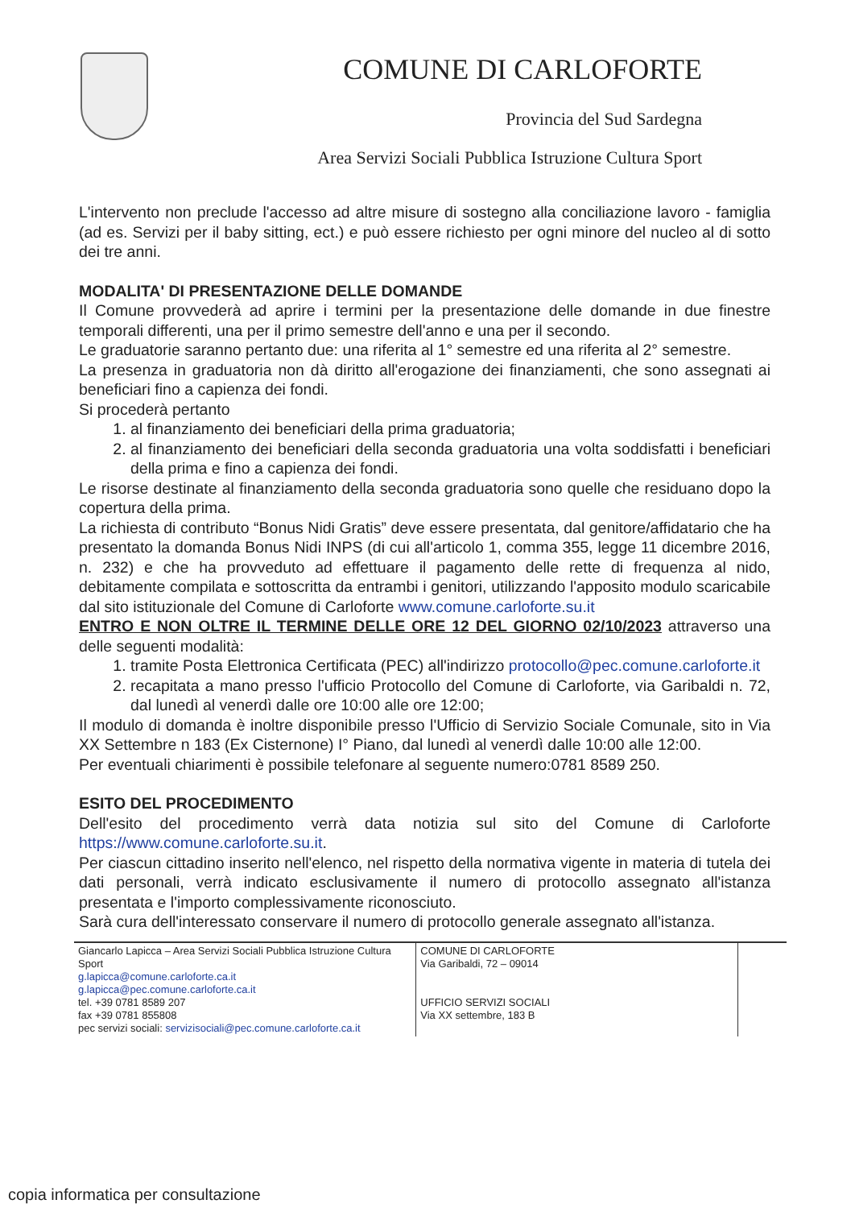COMUNE DI CARLOFORTE
Provincia del Sud Sardegna
Area Servizi Sociali Pubblica Istruzione Cultura Sport
L'intervento non preclude l'accesso ad altre misure di sostegno alla conciliazione lavoro - famiglia (ad es. Servizi per il baby sitting, ect.) e può essere richiesto per ogni minore del nucleo al di sotto dei tre anni.
MODALITA' DI PRESENTAZIONE DELLE DOMANDE
Il Comune provvederà ad aprire i termini per la presentazione delle domande in due finestre temporali differenti, una per il primo semestre dell'anno e una per il secondo.
Le graduatorie saranno pertanto due: una riferita al 1° semestre ed una riferita al 2° semestre.
La presenza in graduatoria non dà diritto all'erogazione dei finanziamenti, che sono assegnati ai beneficiari fino a capienza dei fondi.
Si procederà pertanto
1. al finanziamento dei beneficiari della prima graduatoria;
2. al finanziamento dei beneficiari della seconda graduatoria una volta soddisfatti i beneficiari della prima e fino a capienza dei fondi.
Le risorse destinate al finanziamento della seconda graduatoria sono quelle che residuano dopo la copertura della prima.
La richiesta di contributo “Bonus Nidi Gratis” deve essere presentata, dal genitore/affidatario che ha presentato la domanda Bonus Nidi INPS (di cui all'articolo 1, comma 355, legge 11 dicembre 2016, n. 232) e che ha provveduto ad effettuare il pagamento delle rette di frequenza al nido, debitamente compilata e sottoscritta da entrambi i genitori, utilizzando l'apposito modulo scaricabile dal sito istituzionale del Comune di Carloforte www.comune.carloforte.su.it
ENTRO E NON OLTRE IL TERMINE DELLE ORE 12 DEL GIORNO 02/10/2023 attraverso una delle seguenti modalità:
1. tramite Posta Elettronica Certificata (PEC) all'indirizzo protocollo@pec.comune.carloforte.it
2. recapitata a mano presso l'ufficio Protocollo del Comune di Carloforte, via Garibaldi n. 72, dal lunedì al venerdì dalle ore 10:00 alle ore 12:00;
Il modulo di domanda è inoltre disponibile presso l'Ufficio di Servizio Sociale Comunale, sito in Via XX Settembre n 183 (Ex Cisternone) I° Piano, dal lunedì al venerdì dalle 10:00 alle 12:00.
Per eventuali chiarimenti è possibile telefonare al seguente numero:0781 8589 250.
ESITO DEL PROCEDIMENTO
Dell'esito del procedimento verrà data notizia sul sito del Comune di Carloforte https://www.comune.carloforte.su.it.
Per ciascun cittadino inserito nell'elenco, nel rispetto della normativa vigente in materia di tutela dei dati personali, verrà indicato esclusivamente il numero di protocollo assegnato all'istanza presentata e l'importo complessivamente riconosciuto.
Sarà cura dell'interessato conservare il numero di protocollo generale assegnato all'istanza.
| Giancarlo Lapicca – Area Servizi Sociali Pubblica Istruzione Cultura Sport g.lapicca@comune.carloforte.ca.it g.lapicca@pec.comune.carloforte.ca.it tel. +39 0781 8589 207 fax +39 0781 855808 pec servizi sociali: servizisociali@pec.comune.carloforte.ca.it | COMUNE DI CARLOFORTE Via Garibaldi, 72 – 09014 UFFICIO SERVIZI SOCIALI Via XX settembre, 183 B | |
copia informatica per consultazione